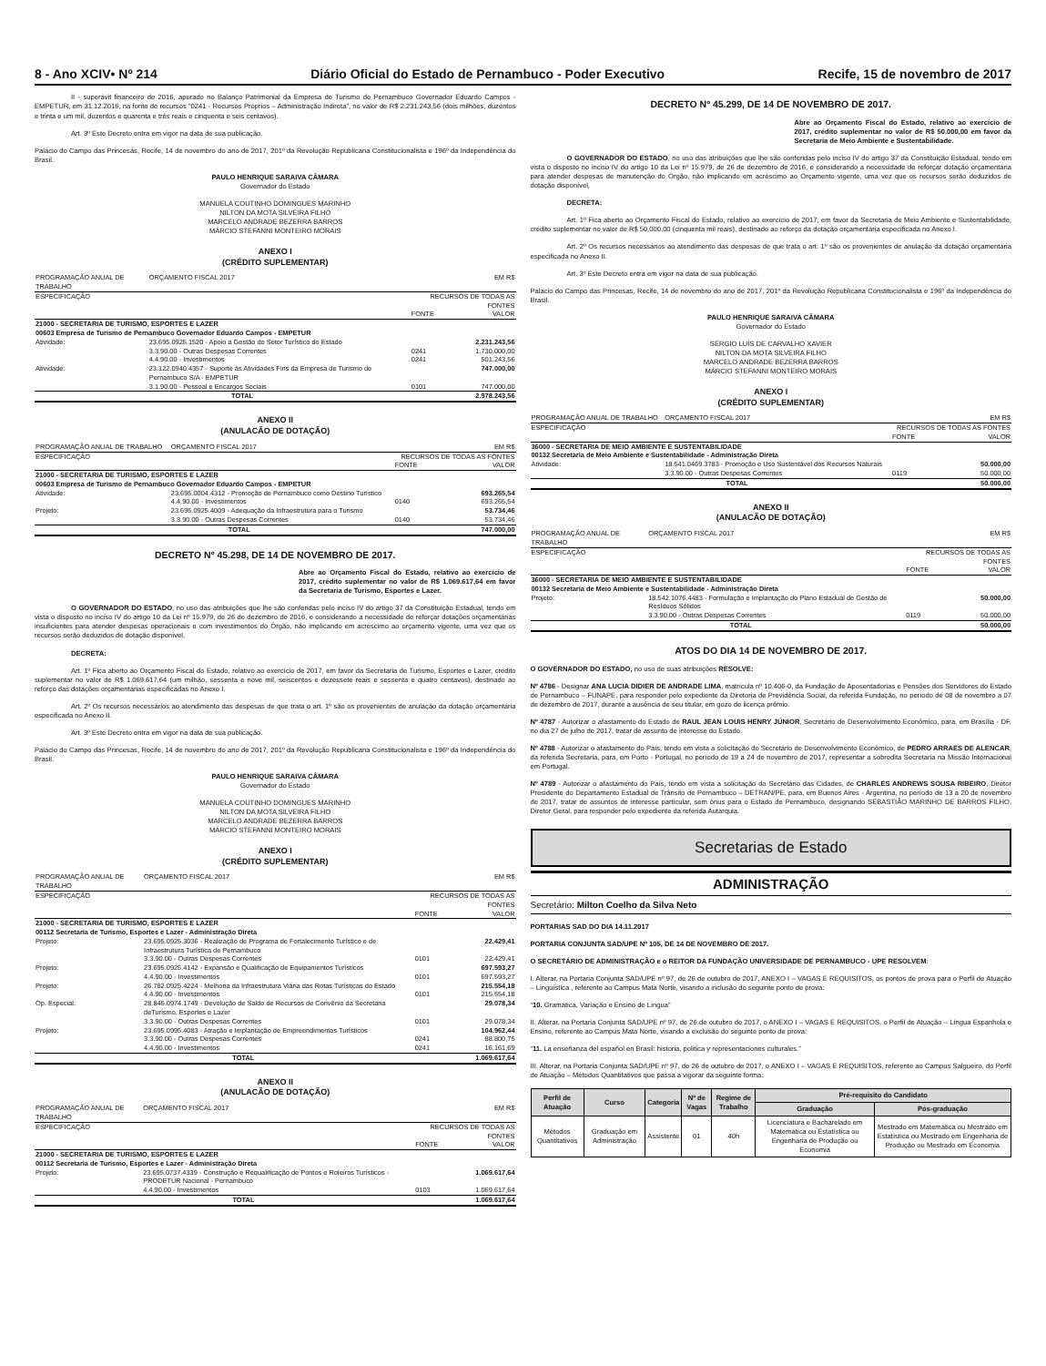8 - Ano XCIV• Nº 214 Diário Oficial do Estado de Pernambuco - Poder Executivo Recife, 15 de novembro de 2017
II - superávit financeiro de 2016, apurado no Balanço Patrimonial da Empresa de Turismo de Pernambuco Governador Eduardo Campos - EMPETUR, em 31.12.2016, na fonte de recursos “0241 - Recursos Próprios – Administração Indireta”, no valor de R$ 2.231.243,56 (dois milhões, duzentos e trinta e um mil, duzentos e quarenta e três reais e cinquenta e seis centavos).
Art. 3º Este Decreto entra em vigor na data de sua publicação.
Palácio do Campo das Princesas, Recife, 14 de novembro do ano de 2017, 201º da Revolução Republicana Constitucionalista e 196º da Independência do Brasil.
PAULO HENRIQUE SARAIVA CÂMARA
Governador do Estado
MANUELA COUTINHO DOMINGUES MARINHO
NILTON DA MOTA SILVEIRA FILHO
MARCELO ANDRADE BEZERRA BARROS
MÁRCIO STEFANNI MONTEIRO MORAIS
ANEXO I
(CRÉDITO SUPLEMENTAR)
| PROGRAMAÇÃO ANUAL DE TRABALHO | | ORÇAMENTO FISCAL 2017 | EM R$ | |
| ESPECIFICAÇÃO | | | RECURSOS DE TODAS AS FONTES | |
| | | | FONTE | VALOR |
| 21000 - SECRETARIA DE TURISMO, ESPORTES E LAZER | | | | |
| 00603 Empresa de Turismo de Pernambuco Governador Eduardo Campos - EMPETUR | | | | |
| Atividade: | 23.695.0925.1520 - Apoio a Gestão do Setor Turístico do Estado | | | 2.231.243,56 |
| | 3.3.90.00 - Outras Despesas Correntes | | 0241 | 1.730.000,00 |
| | 4.4.90.00 - Investimentos | | 0241 | 501.243,56 |
| Atividade: | 23.122.0940.4357 - Suporte às Atividades Fins da Empresa de Turismo de Pernambuco S/A - EMPETUR | | | 747.000,00 |
| | 3.1.90.00 - Pessoal e Encargos Sociais | | 0101 | 747.000,00 |
| TOTAL | | | | 2.978.243,56 |
ANEXO II
(ANULACÃO DE DOTAÇÃO)
| PROGRAMAÇÃO ANUAL DE TRABALHO | | ORÇAMENTO FISCAL 2017 | EM R$ | |
| ESPECIFICAÇÃO | | | RECURSOS DE TODAS AS FONTES | |
| | | | FONTE | VALOR |
| 21000 - SECRETARIA DE TURISMO, ESPORTES E LAZER | | | | |
| 00603 Empresa de Turismo de Pernambuco Governador Eduardo Campos - EMPETUR | | | | |
| Atividade: | 23.695.0004.4312 - Promoção de Pernambuco como Destino Turístico | | | 693.265,54 |
| | 4.4.90.00 - Investimentos | | 0140 | 693.265,54 |
| Projeto: | 23.695.0925.4009 - Adequação da Infraestrutura para o Turismo | | | 53.734,46 |
| | 3.3.90.00 - Outras Despesas Correntes | | 0140 | 53.734,46 |
| TOTAL | | | | 747.000,00 |
DECRETO Nº 45.298, DE 14 DE NOVEMBRO DE 2017.
Abre ao Orçamento Fiscal do Estado, relativo ao exercício de 2017, crédito suplementar no valor de R$ 1.069.617,64 em favor da Secretaria de Turismo, Esportes e Lazer.
O GOVERNADOR DO ESTADO, no uso das atribuições que lhe são conferidas pelo inciso IV do artigo 37 da Constituição Estadual, tendo em vista o disposto no inciso IV do artigo 10 da Lei nº 15.979, de 26 de dezembro de 2016, e considerando a necessidade de reforçar dotações orçamentárias insuficientes para atender despesas operacionais e com investimentos do Órgão, não implicando em acréscimo ao orçamento vigente, uma vez que os recursos serão deduzidos de dotação disponível,
DECRETA:
Art. 1º Fica aberto ao Orçamento Fiscal do Estado, relativo ao exercício de 2017, em favor da Secretaria de Turismo, Esportes e Lazer, crédito suplementar no valor de R$ 1.069.617,64 (um milhão, sessenta e nove mil, seiscentos e dezessete reais e sessenta e quatro centavos), destinado ao reforço das dotações orçamentárias especificadas no Anexo I.
Art. 2º Os recursos necessários ao atendimento das despesas de que trata o art. 1º são os provenientes de anulação da dotação orçamentária especificada no Anexo II.
Art. 3º Este Decreto entra em vigor na data de sua publicação.
Palácio do Campo das Princesas, Recife, 14 de novembro do ano de 2017, 201º da Revolução Republicana Constitucionalista e 196º da Independência do Brasil.
PAULO HENRIQUE SARAIVA CÂMARA
Governador do Estado
MANUELA COUTINHO DOMINGUES MARINHO
NILTON DA MOTA SILVEIRA FILHO
MARCELO ANDRADE BEZERRA BARROS
MÁRCIO STEFANNI MONTEIRO MORAIS
ANEXO I
(CRÉDITO SUPLEMENTAR)
| PROGRAMAÇÃO ANUAL DE TRABALHO | | ORÇAMENTO FISCAL 2017 | EM R$ | |
| ESPECIFICAÇÃO | | | RECURSOS DE TODAS AS FONTES | |
| | | | FONTE | VALOR |
| 21000 - SECRETARIA DE TURISMO, ESPORTES E LAZER | | | | |
| 00112 Secretaria de Turismo, Esportes e Lazer - Administração Direta | | | | |
| Projeto: | 23.695.0925.3036 - Realização de Programa de Fortalecimento Turístico e de Infraestrutura Turística de Pernambuco | | | 22.429,41 |
| | 3.3.90.00 - Outras Despesas Correntes | | 0101 | 22.429,41 |
| Projeto: | 23.695.0925.4142 - Expansão e Qualificação de Equipamentos Turísticos | | | 697.593,27 |
| | 4.4.90.00 - Investimentos | | 0101 | 697.593,27 |
| Projeto: | 26.782.0925.4224 - Melhoria da Infraestrutura Viária das Rotas Turísticas do Estado | | | 215.554,18 |
| | 4.4.90.00 - Investimentos | | 0101 | 215.554,18 |
| Op. Especial: | 28.846.0974.1749 - Devolução de Saldo de Recursos de Convênio da Secretaria deTurismo, Esportes e Lazer | | | 29.078,34 |
| | 3.3.90.00 - Outras Despesas Correntes | | 0101 | 29.078,34 |
| Projeto: | 23.695.0995.4083 - Atração e Implantação de Empreendimentos Turísticos | | | 104.962,44 |
| | 3.3.90.00 - Outras Despesas Correntes | | 0241 | 88.800,75 |
| | 4.4.90.00 - Investimentos | | 0241 | 16.161,69 |
| TOTAL | | | | 1.069.617,64 |
ANEXO II
(ANULACÃO DE DOTAÇÃO)
| PROGRAMAÇÃO ANUAL DE TRABALHO | | ORÇAMENTO FISCAL 2017 | EM R$ | |
| ESPECIFICAÇÃO | | | RECURSOS DE TODAS AS FONTES | |
| | | | FONTE | VALOR |
| 21000 - SECRETARIA DE TURISMO, ESPORTES E LAZER | | | | |
| 00112 Secretaria de Turismo, Esportes e Lazer - Administração Direta | | | | |
| Projeto: | 23.695.0737.4339 - Construção e Requalificação de Pontos e Roteiros Turísticos - PRODETUR Nacional - Pernambuco | | | 1.069.617,64 |
| | 4.4.90.00 - Investimentos | | 0103 | 1.069.617,64 |
| TOTAL | | | | 1.069.617,64 |
DECRETO Nº 45.299, DE 14 DE NOVEMBRO DE 2017.
Abre ao Orçamento Fiscal do Estado, relativo ao exercício de 2017, crédito suplementar no valor de R$ 50.000,00 em favor da Secretaria de Meio Ambiente e Sustentabilidade.
O GOVERNADOR DO ESTADO, no uso das atribuições que lhe são conferidas pelo inciso IV do artigo 37 da Constituição Estadual, tendo em vista o disposto no inciso IV do artigo 10 da Lei nº 15.979, de 26 de dezembro de 2016, e considerando a necessidade de reforçar dotação orçamentária para atender despesas de manutenção do Órgão, não implicando em acréscimo ao Orçamento vigente, uma vez que os recursos serão deduzidos de dotação disponível,
DECRETA:
Art. 1º Fica aberto ao Orçamento Fiscal do Estado, relativo ao exercício de 2017, em favor da Secretaria de Meio Ambiente e Sustentabilidade, crédito suplementar no valor de R$ 50.000,00 (cinquenta mil reais), destinado ao reforço da dotação orçamentária especificada no Anexo I.
Art. 2º Os recursos necessários ao atendimento das despesas de que trata o art. 1º são os provenientes de anulação da dotação orçamentária especificada no Anexo II.
Art. 3º Este Decreto entra em vigor na data de sua publicação.
Palácio do Campo das Princesas, Recife, 14 de novembro do ano de 2017, 201º da Revolução Republicana Constitucionalista e 196º da Independência do Brasil.
PAULO HENRIQUE SARAIVA CÂMARA
Governador do Estado
SÉRGIO LUÍS DE CARVALHO XAVIER
NILTON DA MOTA SILVEIRA FILHO
MARCELO ANDRADE BEZERRA BARROS
MÁRCIO STEFANNI MONTEIRO MORAIS
ANEXO I
(CRÉDITO SUPLEMENTAR)
| PROGRAMAÇÃO ANUAL DE TRABALHO | | ORÇAMENTO FISCAL 2017 | EM R$ | |
| ESPECIFICAÇÃO | | | RECURSOS DE TODAS AS FONTES | |
| | | | FONTE | VALOR |
| 36000 - SECRETARIA DE MEIO AMBIENTE E SUSTENTABILIDADE | | | | |
| 00132 Secretaria de Meio Ambiente e Sustentabilidade - Administração Direta | | | | |
| Atividade: | 18.541.0469.3783 - Promoção e Uso Sustentável dos Recursos Naturais | | | 50.000,00 |
| | 3.3.90.00 - Outras Despesas Correntes | | 0119 | 50.000,00 |
| TOTAL | | | | 50.000,00 |
ANEXO II
(ANULACÃO DE DOTAÇÃO)
| PROGRAMAÇÃO ANUAL DE TRABALHO | | ORÇAMENTO FISCAL 2017 | EM R$ | |
| ESPECIFICAÇÃO | | | RECURSOS DE TODAS AS FONTES | |
| | | | FONTE | VALOR |
| 36000 - SECRETARIA DE MEIO AMBIENTE E SUSTENTABILIDADE | | | | |
| 00132 Secretaria de Meio Ambiente e Sustentabilidade - Administração Direta | | | | |
| Projeto: | 18.542.1076.4483 - Formulação e Implantação do Plano Estadual de Gestão de Resíduos Sólidos | | | 50.000,00 |
| | 3.3.90.00 - Outras Despesas Correntes | | 0119 | 50.000,00 |
| TOTAL | | | | 50.000,00 |
ATOS DO DIA 14 DE NOVEMBRO DE 2017.
O GOVERNADOR DO ESTADO, no uso de suas atribuições RESOLVE:
Nº 4786 - Designar ANA LUCIA DIDIER DE ANDRADE LIMA, matrícula nº 10.406-0, da Fundação de Aposentadorias e Pensões dos Servidores do Estado de Pernambuco – FUNAPE, para responder pelo expediente da Diretoria de Previdência Social, da referida Fundação, no período de 08 de novembro a 07 de dezembro de 2017, durante a ausência de seu titular, em gozo de licença prêmio.
Nº 4787 - Autorizar o afastamento do Estado de RAUL JEAN LOUIS HENRY JÚNIOR, Secretário de Desenvolvimento Econômico, para, em Brasília - DF, no dia 27 de julho de 2017, tratar de assunto de interesse do Estado.
Nº 4788 - Autorizar o afastamento do País, tendo em vista a solicitação do Secretário de Desenvolvimento Econômico, de PEDRO ARRAES DE ALENCAR, da referida Secretaria, para, em Porto - Portugal, no período de 19 a 24 de novembro de 2017, representar a sobredita Secretaria na Missão Internacional em Portugal.
Nº 4789 - Autorizar o afastamento do País, tendo em vista a solicitação do Secretário das Cidades, de CHARLES ANDREWS SOUSA RIBEIRO, Diretor Presidente do Departamento Estadual de Trânsito de Pernambuco – DETRAN/PE, para, em Buenos Aires - Argentina, no período de 13 a 20 de novembro de 2017, tratar de assuntos de interesse particular, sem ônus para o Estado de Pernambuco, designando SEBASTIÃO MARINHO DE BARROS FILHO, Diretor Geral, para responder pelo expediente da referida Autarquia.
Secretarias de Estado
ADMINISTRAÇÃO
Secretário: Milton Coelho da Silva Neto
PORTARIAS SAD DO DIA 14.11.2017
PORTARIA CONJUNTA SAD/UPE Nº 105, DE 14 DE NOVEMBRO DE 2017.
O SECRETÁRIO DE ADMINISTRAÇÃO e o REITOR DA FUNDAÇÃO UNIVERSIDADE DE PERNAMBUCO - UPE RESOLVEM:
I. Alterar, na Portaria Conjunta SAD/UPE nº 97, de 26 de outubro de 2017, ANEXO I – VAGAS E REQUISITOS, os pontos de prova para o Perfil de Atuação – Linguística , referente ao Campus Mata Norte, visando a inclusão do seguinte ponto de prova:
“10. Gramática, Variação e Ensino de Língua”
II. Alterar, na Portaria Conjunta SAD/UPE nº 97, de 26 de outubro de 2017, o ANEXO I – VAGAS E REQUISITOS, o Perfil de Atuação – Língua Espanhola e Ensino, referente ao Campus Mata Norte, visando a exclusão do seguinte ponto de prova:
“11. La enseñanza del español en Brasil: historia, politica y representaciones culturales.”
III. Alterar, na Portaria Conjunta SAD/UPE nº 97, de 26 de outubro de 2017, o ANEXO I – VAGAS E REQUISITOS, referente ao Campus Salgueiro, do Perfil de Atuação – Métodos Quantitativos que passa a vigorar da seguinte forma:
| Perfil de Atuação | Curso | Categoria | Nº de Vagas | Regime de Trabalho | Pré-requisito do Candidato | |
| --- | --- | --- | --- | --- | --- | --- |
| | | | | | Graduação | Pós-graduação |
| Métodos Quantitativos | Graduação em Administração | Assistente | 01 | 40h | Licenciatura e Bacharelado em Matemática ou Estatística ou Engenharia de Produção ou Economia | Mestrado em Matemática ou Mestrado em Estatística ou Mestrado em Engenharia de Produção ou Mestrado em Economia |